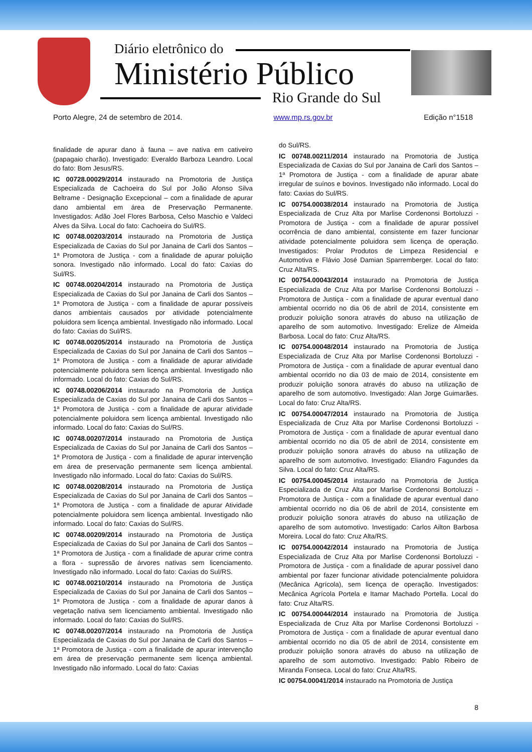Diário eletrônico do
Ministério Público
Rio Grande do Sul
Porto Alegre, 24 de setembro de 2014. www.mp.rs.gov.br Edição n°1518
finalidade de apurar dano à fauna – ave nativa em cativeiro (papagaio charão). Investigado: Everaldo Barboza Leandro. Local do fato: Bom Jesus/RS.
IC 00728.00029/2014 instaurado na Promotoria de Justiça Especializada de Cachoeira do Sul por João Afonso Silva Beltrame - Designação Excepcional – com a finalidade de apurar dano ambiental em área de Preservação Permanente. Investigados: Adão Joel Flores Barbosa, Celso Maschio e Valdeci Alves da Silva. Local do fato: Cachoeira do Sul/RS.
IC 00748.00203/2014 instaurado na Promotoria de Justiça Especializada de Caxias do Sul por Janaina de Carli dos Santos – 1ª Promotora de Justiça - com a finalidade de apurar poluição sonora. Investigado não informado. Local do fato: Caxias do Sul/RS.
IC 00748.00204/2014 instaurado na Promotoria de Justiça Especializada de Caxias do Sul por Janaina de Carli dos Santos – 1ª Promotora de Justiça - com a finalidade de apurar possíveis danos ambientais causados por atividade potencialmente poluidora sem licença ambiental. Investigado não informado. Local do fato: Caxias do Sul/RS.
IC 00748.00205/2014 instaurado na Promotoria de Justiça Especializada de Caxias do Sul por Janaina de Carli dos Santos – 1ª Promotora de Justiça - com a finalidade de apurar atividade potencialmente poluidora sem licença ambiental. Investigado não informado. Local do fato: Caxias do Sul/RS.
IC 00748.00206/2014 instaurado na Promotoria de Justiça Especializada de Caxias do Sul por Janaina de Carli dos Santos – 1ª Promotora de Justiça - com a finalidade de apurar atividade potencialmente poluidora sem licença ambiental. Investigado não informado. Local do fato: Caxias do Sul/RS.
IC 00748.00207/2014 instaurado na Promotoria de Justiça Especializada de Caxias do Sul por Janaina de Carli dos Santos – 1ª Promotora de Justiça - com a finalidade de apurar intervenção em área de preservação permanente sem licença ambiental. Investigado não informado. Local do fato: Caxias do Sul/RS.
IC 00748.00208/2014 instaurado na Promotoria de Justiça Especializada de Caxias do Sul por Janaina de Carli dos Santos – 1ª Promotora de Justiça - com a finalidade de apurar Atividade potencialmente poluidora sem licença ambiental. Investigado não informado. Local do fato: Caxias do Sul/RS.
IC 00748.00209/2014 instaurado na Promotoria de Justiça Especializada de Caxias do Sul por Janaina de Carli dos Santos – 1ª Promotora de Justiça - com a finalidade de apurar crime contra a flora - supressão de árvores nativas sem licenciamento. Investigado não informado. Local do fato: Caxias do Sul/RS.
IC 00748.00210/2014 instaurado na Promotoria de Justiça Especializada de Caxias do Sul por Janaina de Carli dos Santos – 1ª Promotora de Justiça - com a finalidade de apurar danos à vegetação nativa sem licenciamento ambiental. Investigado não informado. Local do fato: Caxias do Sul/RS.
IC 00748.00207/2014 instaurado na Promotoria de Justiça Especializada de Caxias do Sul por Janaina de Carli dos Santos – 1ª Promotora de Justiça - com a finalidade de apurar intervenção em área de preservação permanente sem licença ambiental. Investigado não informado. Local do fato: Caxias
do Sul/RS.
IC 00748.00211/2014 instaurado na Promotoria de Justiça Especializada de Caxias do Sul por Janaina de Carli dos Santos – 1ª Promotora de Justiça - com a finalidade de apurar abate irregular de suínos e bovinos. Investigado não informado. Local do fato: Caxias do Sul/RS.
IC 00754.00038/2014 instaurado na Promotoria de Justiça Especializada de Cruz Alta por Marlise Cordenonsi Bortoluzzi - Promotora de Justiça - com a finalidade de apurar possível ocorrência de dano ambiental, consistente em fazer funcionar atividade potencialmente poluidora sem licença de operação. Investigados: Prolar Produtos de Limpeza Residencial e Automotiva e Flávio José Damian Sparremberger. Local do fato: Cruz Alta/RS.
IC 00754.00043/2014 instaurado na Promotoria de Justiça Especializada de Cruz Alta por Marlise Cordenonsi Bortoluzzi - Promotora de Justiça - com a finalidade de apurar eventual dano ambiental ocorrido no dia 06 de abril de 2014, consistente em produzir poluição sonora através do abuso na utilização de aparelho de som automotivo. Investigado: Erelize de Almeida Barbosa. Local do fato: Cruz Alta/RS.
IC 00754.00048/2014 instaurado na Promotoria de Justiça Especializada de Cruz Alta por Marlise Cordenonsi Bortoluzzi - Promotora de Justiça - com a finalidade de apurar eventual dano ambiental ocorrido no dia 03 de maio de 2014, consistente em produzir poluição sonora através do abuso na utilização de aparelho de som automotivo. Investigado: Alan Jorge Guimarães. Local do fato: Cruz Alta/RS.
IC 00754.00047/2014 instaurado na Promotoria de Justiça Especializada de Cruz Alta por Marlise Cordenonsi Bortoluzzi - Promotora de Justiça - com a finalidade de apurar eventual dano ambiental ocorrido no dia 05 de abril de 2014, consistente em produzir poluição sonora através do abuso na utilização de aparelho de som automotivo. Investigado: Eliandro Fagundes da Silva. Local do fato: Cruz Alta/RS.
IC 00754.00045/2014 instaurado na Promotoria de Justiça Especializada de Cruz Alta por Marlise Cordenonsi Bortoluzzi - Promotora de Justiça - com a finalidade de apurar eventual dano ambiental ocorrido no dia 06 de abril de 2014, consistente em produzir poluição sonora através do abuso na utilização de aparelho de som automotivo. Investigado: Carlos Ailton Barbosa Moreira. Local do fato: Cruz Alta/RS.
IC 00754.00042/2014 instaurado na Promotoria de Justiça Especializada de Cruz Alta por Marlise Cordenonsi Bortoluzzi - Promotora de Justiça - com a finalidade de apurar possível dano ambiental por fazer funcionar atividade potencialmente poluidora (Mecânica Agrícola), sem licença de operação. Investigados: Mecânica Agrícola Portela e Itamar Machado Portella. Local do fato: Cruz Alta/RS.
IC 00754.00044/2014 instaurado na Promotoria de Justiça Especializada de Cruz Alta por Marlise Cordenonsi Bortoluzzi - Promotora de Justiça - com a finalidade de apurar eventual dano ambiental ocorrido no dia 05 de abril de 2014, consistente em produzir poluição sonora através do abuso na utilização de aparelho de som automotivo. Investigado: Pablo Ribeiro de Miranda Fonseca. Local do fato: Cruz Alta/RS.
IC 00754.00041/2014 instaurado na Promotoria de Justiça
8